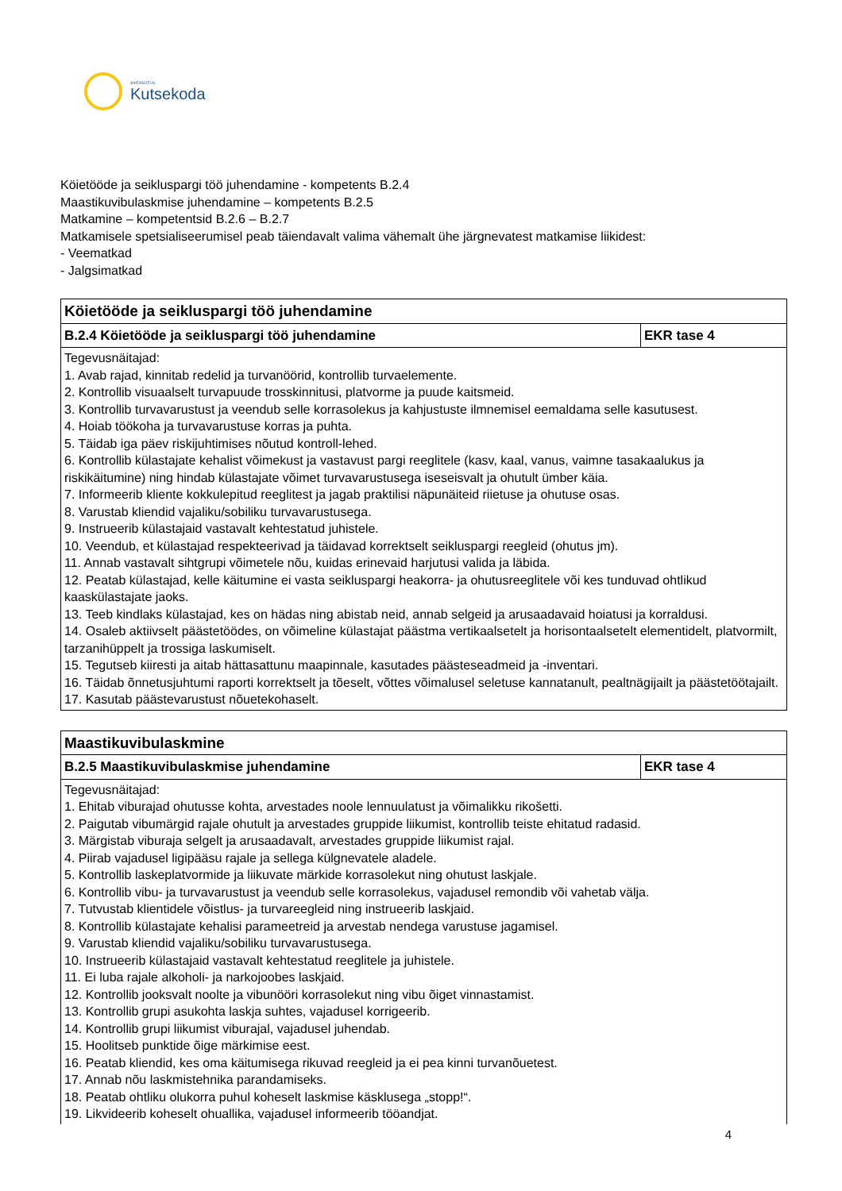SIHTASUTUS
Kutsekoda
Köietööde ja seikluspargi töö juhendamine - kompetents B.2.4
Maastikuvibulaskmise juhendamine – kompetents B.2.5
Matkamine – kompetentsid B.2.6 – B.2.7
Matkamisele spetsialiseerumisel peab täiendavalt valima vähemalt ühe järgnevatest matkamise liikidest:
- Veematkad
- Jalgsimatkad
| Köietööde ja seikluspargi töö juhendamine | |
| B.2.4 Köietööde ja seikluspargi töö juhendamine | EKR tase 4 |
| Tegevusnäitajad: 1. Avab rajad, kinnitab redelid ja turvanöörid, kontrollib turvaelemente. 2. Kontrollib visuaalselt turvapuude trosskinnitusi, platvorme ja puude kaitsmeid. 3. Kontrollib turvavarustust ja veendub selle korrasolekus ja kahjustuste ilmnemisel eemaldama selle kasutusest. 4. Hoiab töökoha ja turvavarustuse korras ja puhta. 5. Täidab iga päev riskijuhtimises nõutud kontroll-lehed. 6. Kontrollib külastajate kehalist võimekust ja vastavust pargi reeglitele (kasv, kaal, vanus, vaimne tasakaalukus ja riskikäitumine) ning hindab külastajate võimet turvavarustusega iseseisvalt ja ohutult ümber käia. 7. Informeerib kliente kokkulepitud reeglitest ja jagab praktilisi näpunäiteid riietuse ja ohutuse osas. 8. Varustab kliendid vajaliku/sobiliku turvavarustusega. 9. Instrueerib külastajaid vastavalt kehtestatud juhistele. 10. Veendub, et külastajad respekteerivad ja täidavad korrektselt seikluspargi reegleid (ohutus jm). 11. Annab vastavalt sihtgrupi võimetele nõu, kuidas erinevaid harjutusi valida ja läbida. 12. Peatab külastajad, kelle käitumine ei vasta seikluspargi heakorra- ja ohutusreeglitele või kes tunduvad ohtlikud kaaskülastajate jaoks. 13. Teeb kindlaks külastajad, kes on hädas ning abistab neid, annab selgeid ja arusaadavaid hoiatusi ja korraldusi. 14. Osaleb aktiivselt päästetöödes, on võimeline külastajat päästma vertikaalsetelt ja horisontaalsetelt elementidelt, platvormilt, tarzanihüppelt ja trossiga laskumiselt. 15. Tegutseb kiiresti ja aitab hättasattunu maapinnale, kasutades päästeseadmeid ja -inventari. 16. Täidab õnnetusjuhtumi raporti korrektselt ja tõeselt, võttes võimalusel seletuse kannatanult, pealtnägijailt ja päästetöötajailt. 17. Kasutab päästevarustust nõuetekohaselt. | |
| Maastikuvibulaskmine | |
| B.2.5 Maastikuvibulaskmise juhendamine | EKR tase 4 |
| Tegevusnäitajad: 1. Ehitab viburajad ohutusse kohta, arvestades noole lennuulatust ja võimalikku rikošetti. 2. Paigutab vibumärgid rajale ohutult ja arvestades gruppide liikumist, kontrollib teiste ehitatud radasid. 3. Märgistab viburaja selgelt ja arusaadavalt, arvestades gruppide liikumist rajal. 4. Piirab vajadusel ligipääsu rajale ja sellega külgnevatele aladele. 5. Kontrollib laskeplatvormide ja liikuvate märkide korrasolekut ning ohutust laskjale. 6. Kontrollib vibu- ja turvavarustust ja veendub selle korrasolekus, vajadusel remondib või vahetab välja. 7. Tutvustab klientidele võistlus- ja turvareegleid ning instrueerib laskjaid. 8. Kontrollib külastajate kehalisi parameetreid ja arvestab nendega varustuse jagamisel. 9. Varustab kliendid vajaliku/sobiliku turvavarustusega. 10. Instrueerib külastajaid vastavalt kehtestatud reeglitele ja juhistele. 11. Ei luba rajale alkoholi- ja narkojoobes laskjaid. 12. Kontrollib jooksvalt noolte ja vibunööri korrasolekut ning vibu õiget vinnastamist. 13. Kontrollib grupi asukohta laskja suhtes, vajadusel korrigeerib. 14. Kontrollib grupi liikumist viburajal, vajadusel juhendab. 15. Hoolitseb punktide õige märkimise eest. 16. Peatab kliendid, kes oma käitumisega rikuvad reegleid ja ei pea kinni turvanõuetest. 17. Annab nõu laskmistehnika parandamiseks. 18. Peatab ohtliku olukorra puhul koheselt laskmise käsklusega „stopp!“. 19. Likvideerib koheselt ohuallika, vajadusel informeerib tööandjat. | |
4